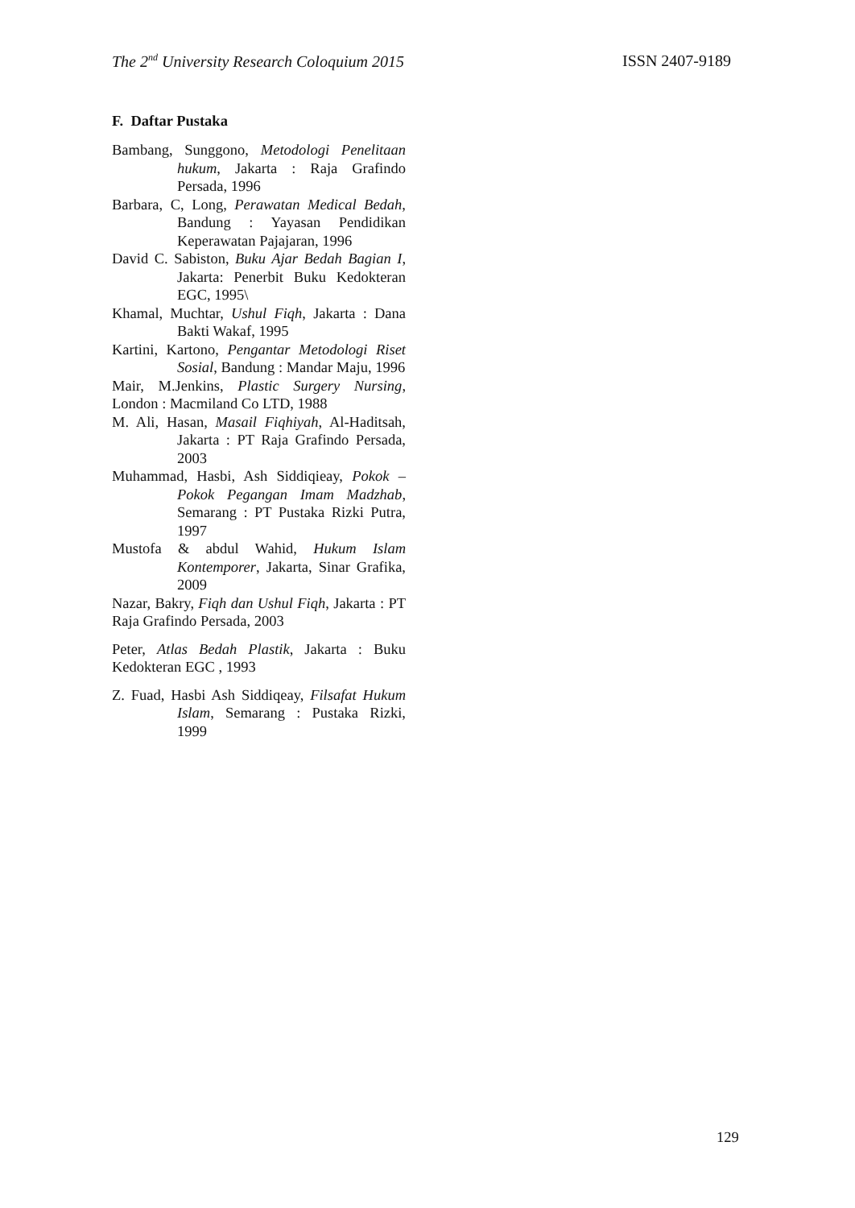The 2<sup>nd</sup> University Research Coloquium 2015 ISSN 2407-9189
F. Daftar Pustaka
Bambang, Sunggono, Metodologi Penelitaan hukum, Jakarta : Raja Grafindo Persada, 1996
Barbara, C, Long, Perawatan Medical Bedah, Bandung : Yayasan Pendidikan Keperawatan Pajajaran, 1996
David C. Sabiston, Buku Ajar Bedah Bagian I, Jakarta: Penerbit Buku Kedokteran EGC, 1995\
Khamal, Muchtar, Ushul Fiqh, Jakarta : Dana Bakti Wakaf, 1995
Kartini, Kartono, Pengantar Metodologi Riset Sosial, Bandung : Mandar Maju, 1996
Mair, M.Jenkins, Plastic Surgery Nursing, London : Macmiland Co LTD, 1988
M. Ali, Hasan, Masail Fiqhiyah, Al-Haditsah, Jakarta : PT Raja Grafindo Persada, 2003
Muhammad, Hasbi, Ash Siddiqieay, Pokok – Pokok Pegangan Imam Madzhab, Semarang : PT Pustaka Rizki Putra, 1997
Mustofa & abdul Wahid, Hukum Islam Kontemporer, Jakarta, Sinar Grafika, 2009
Nazar, Bakry, Fiqh dan Ushul Fiqh, Jakarta : PT Raja Grafindo Persada, 2003
Peter, Atlas Bedah Plastik, Jakarta : Buku Kedokteran EGC , 1993
Z. Fuad, Hasbi Ash Siddiqeay, Filsafat Hukum Islam, Semarang : Pustaka Rizki, 1999
129